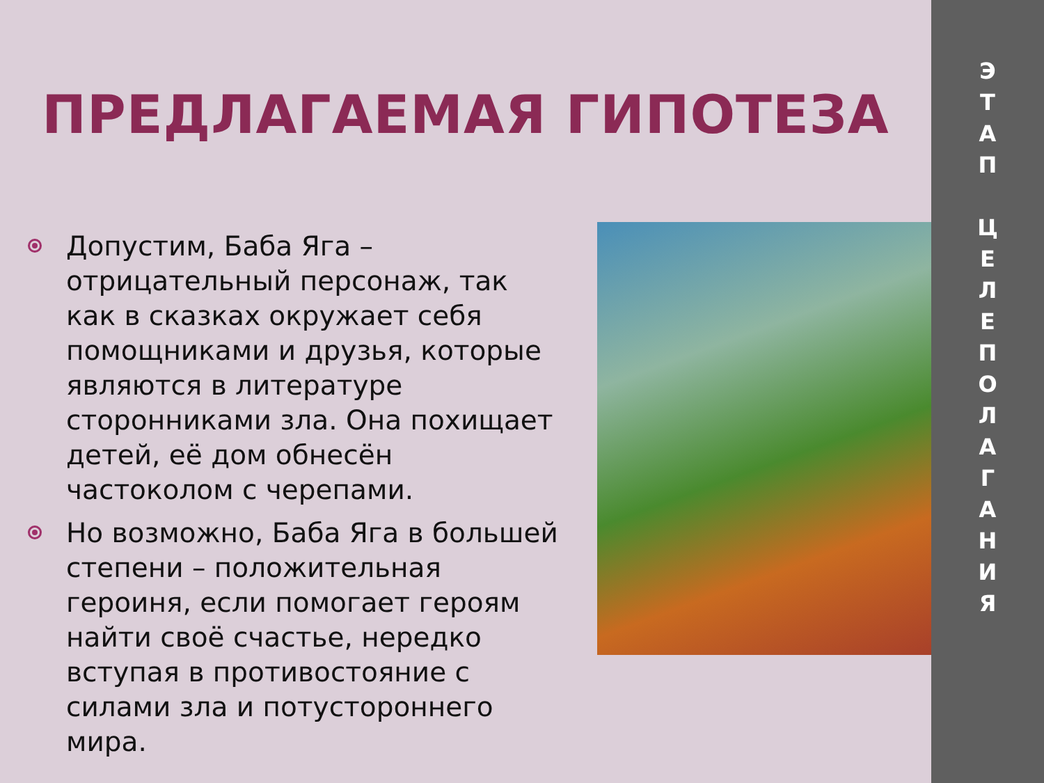ПРЕДЛАГАЕМАЯ ГИПОТЕЗА
Допустим, Баба Яга – отрицательный персонаж, так как в сказках окружает себя помощниками и друзья, которые являются в литературе сторонниками зла. Она похищает детей, её дом обнесён частоколом с черепами.
Но возможно, Баба Яга в большей степени – положительная героиня, если помогает героям найти своё счастье, нередко вступая в противостояние с силами зла и потустороннего мира.
Э
Т
А
П
Ц
Е
Л
Е
П
О
Л
А
Г
А
Н
И
Я